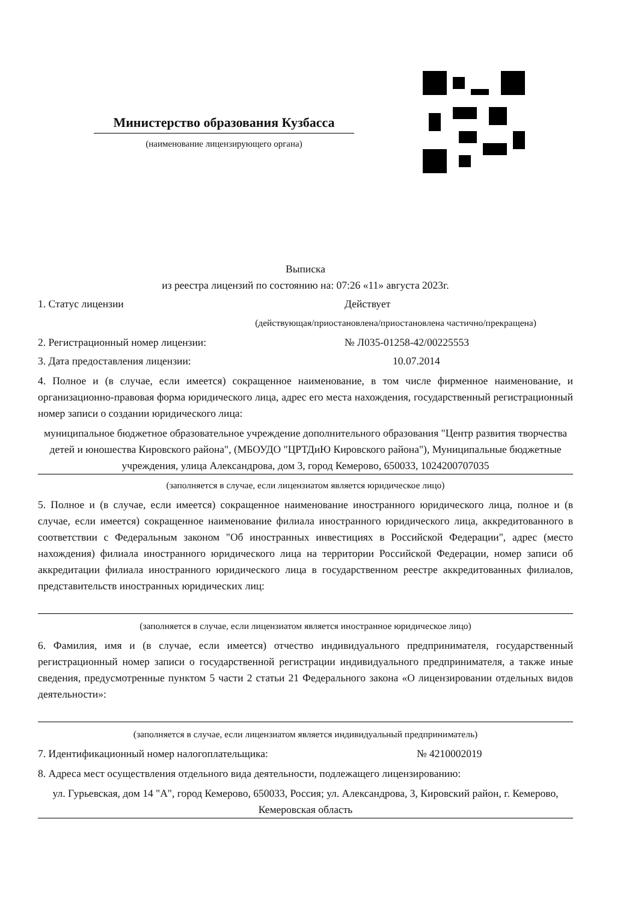Министерство образования Кузбасса
(наименование лицензирующего органа)
Выписка
из реестра лицензий по состоянию на: 07:26 «11» августа 2023г.
1. Статус лицензии Действует
(действующая/приостановлена/приостановлена частично/прекращена)
2. Регистрационный номер лицензии: № Л035-01258-42/00225553
3. Дата предоставления лицензии: 10.07.2014
4. Полное и (в случае, если имеется) сокращенное наименование, в том числе фирменное наименование, и организационно-правовая форма юридического лица, адрес его места нахождения, государственный регистрационный номер записи о создании юридического лица:
муниципальное бюджетное образовательное учреждение дополнительного образования "Центр развития творчества детей и юношества Кировского района", (МБОУДО "ЦРТДиЮ Кировского района"), Муниципальные бюджетные учреждения, улица Александрова, дом 3, город Кемерово, 650033, 1024200707035
(заполняется в случае, если лицензиатом является юридическое лицо)
5. Полное и (в случае, если имеется) сокращенное наименование иностранного юридического лица, полное и (в случае, если имеется) сокращенное наименование филиала иностранного юридического лица, аккредитованного в соответствии с Федеральным законом "Об иностранных инвестициях в Российской Федерации", адрес (место нахождения) филиала иностранного юридического лица на территории Российской Федерации, номер записи об аккредитации филиала иностранного юридического лица в государственном реестре аккредитованных филиалов, представительств иностранных юридических лиц:
(заполняется в случае, если лицензиатом является иностранное юридическое лицо)
6. Фамилия, имя и (в случае, если имеется) отчество индивидуального предпринимателя, государственный регистрационный номер записи о государственной регистрации индивидуального предпринимателя, а также иные сведения, предусмотренные пунктом 5 части 2 статьи 21 Федерального закона «О лицензировании отдельных видов деятельности»:
(заполняется в случае, если лицензиатом является индивидуальный предприниматель)
7. Идентификационный номер налогоплательщика: № 4210002019
8. Адреса мест осуществления отдельного вида деятельности, подлежащего лицензированию:
ул. Гурьевская, дом 14 "А", город Кемерово, 650033, Россия; ул. Александрова, 3, Кировский район, г. Кемерово, Кемеровская область